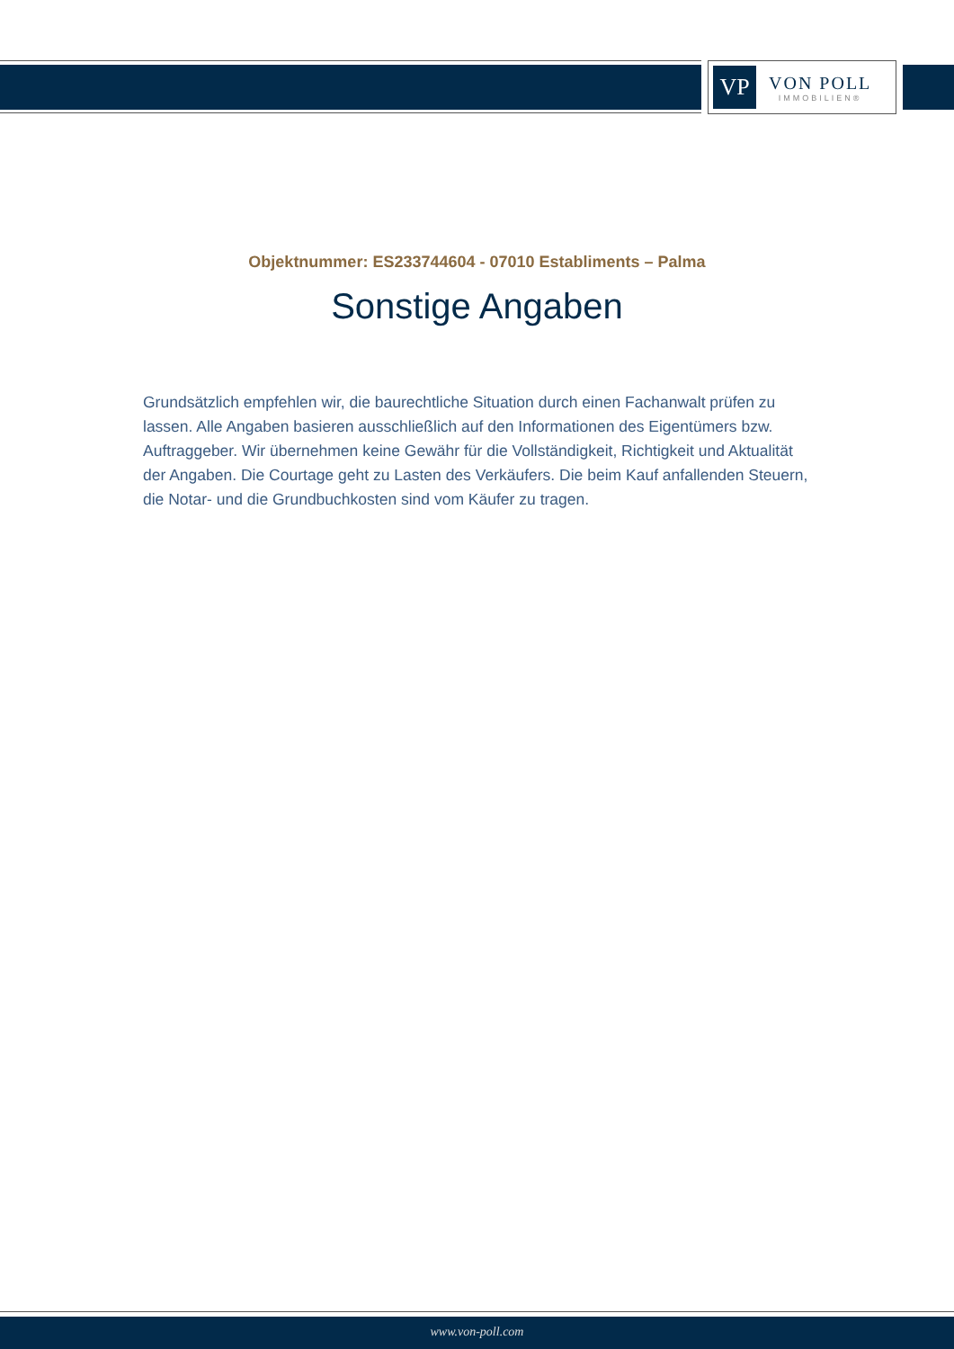VP
VON POLL
IMMOBILIEN®
Objektnummer: ES233744604 - 07010 Establiments – Palma
Sonstige Angaben
Grundsätzlich empfehlen wir, die baurechtliche Situation durch einen Fachanwalt prüfen zu lassen. Alle Angaben basieren ausschließlich auf den Informationen des Eigentümers bzw. Auftraggeber. Wir übernehmen keine Gewähr für die Vollständigkeit, Richtigkeit und Aktualität der Angaben. Die Courtage geht zu Lasten des Verkäufers. Die beim Kauf anfallenden Steuern, die Notar- und die Grundbuchkosten sind vom Käufer zu tragen.
www.von-poll.com